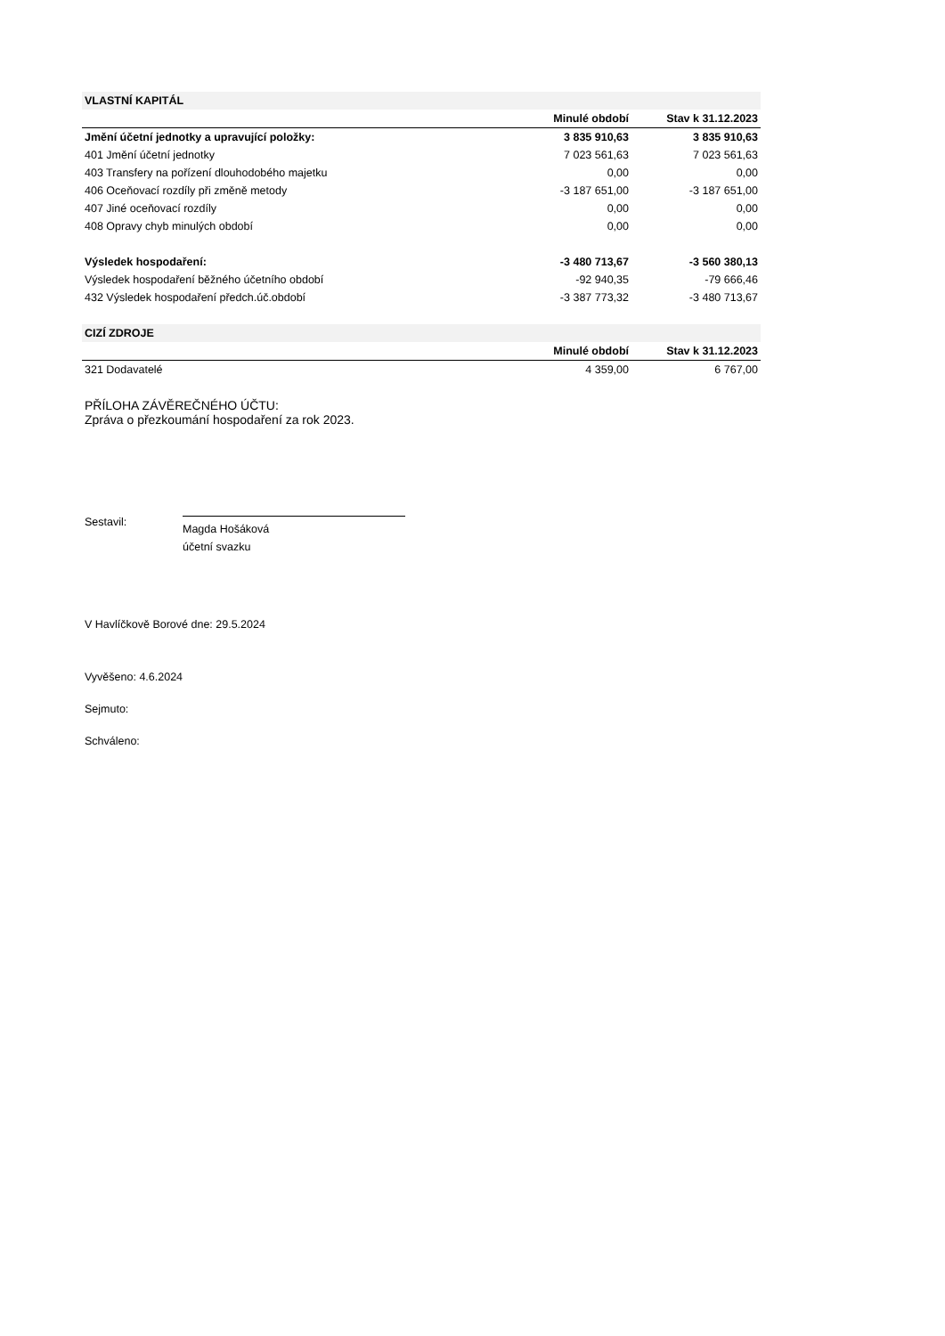| VLASTNÍ KAPITÁL | | |
| | Minulé období | Stav k 31.12.2023 |
| Jmění účetní jednotky a upravující položky: | 3 835 910,63 | 3 835 910,63 |
| 401 Jmění účetní jednotky | 7 023 561,63 | 7 023 561,63 |
| 403 Transfery na pořízení dlouhodobého majetku | 0,00 | 0,00 |
| 406 Oceňovací rozdíly při změně metody | -3 187 651,00 | -3 187 651,00 |
| 407 Jiné oceňovací rozdíly | 0,00 | 0,00 |
| 408 Opravy chyb minulých období | 0,00 | 0,00 |
| Výsledek hospodaření: | -3 480 713,67 | -3 560 380,13 |
| Výsledek hospodaření běžného účetního období | -92 940,35 | -79 666,46 |
| 432 Výsledek hospodaření předch.úč.období | -3 387 773,32 | -3 480 713,67 |
| CIZÍ ZDROJE | | |
| | Minulé období | Stav k 31.12.2023 |
| 321 Dodavatelé | 4 359,00 | 6 767,00 |
PŘÍLOHA ZÁVĚREČNÉHO ÚČTU:
Zpráva o přezkoumání hospodaření za rok 2023.
Sestavil:
Magda Hošáková
účetní svazku
V Havlíčkově Borové dne: 29.5.2024
Vyvěšeno: 4.6.2024
Sejmuto:
Schváleno: